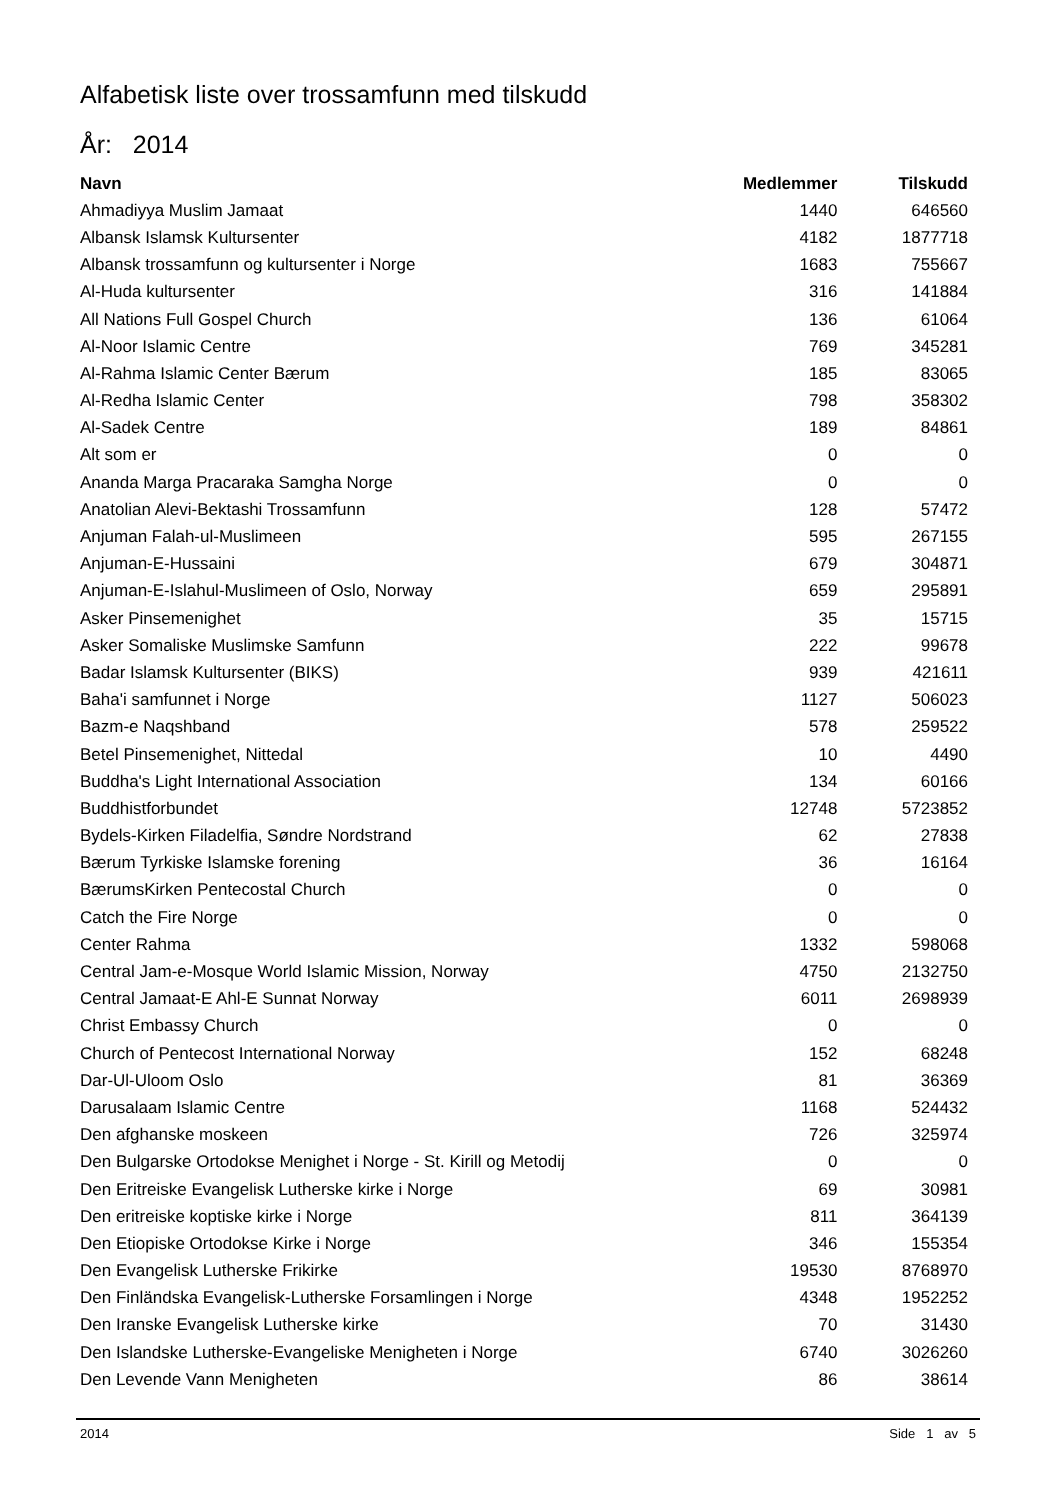Alfabetisk liste over trossamfunn med tilskudd
År: 2014
| Navn | Medlemmer | Tilskudd |
| --- | --- | --- |
| Ahmadiyya Muslim Jamaat | 1440 | 646560 |
| Albansk Islamsk Kultursenter | 4182 | 1877718 |
| Albansk trossamfunn og kultursenter i Norge | 1683 | 755667 |
| Al-Huda kultursenter | 316 | 141884 |
| All Nations Full Gospel Church | 136 | 61064 |
| Al-Noor Islamic Centre | 769 | 345281 |
| Al-Rahma Islamic Center Bærum | 185 | 83065 |
| Al-Redha Islamic Center | 798 | 358302 |
| Al-Sadek Centre | 189 | 84861 |
| Alt som er | 0 | 0 |
| Ananda Marga Pracaraka Samgha Norge | 0 | 0 |
| Anatolian Alevi-Bektashi Trossamfunn | 128 | 57472 |
| Anjuman Falah-ul-Muslimeen | 595 | 267155 |
| Anjuman-E-Hussaini | 679 | 304871 |
| Anjuman-E-Islahul-Muslimeen of Oslo, Norway | 659 | 295891 |
| Asker Pinsemenighet | 35 | 15715 |
| Asker Somaliske Muslimske Samfunn | 222 | 99678 |
| Badar Islamsk Kultursenter (BIKS) | 939 | 421611 |
| Baha'i samfunnet i Norge | 1127 | 506023 |
| Bazm-e Naqshband | 578 | 259522 |
| Betel Pinsemenighet, Nittedal | 10 | 4490 |
| Buddha's Light International Association | 134 | 60166 |
| Buddhistforbundet | 12748 | 5723852 |
| Bydels-Kirken Filadelfia, Søndre Nordstrand | 62 | 27838 |
| Bærum Tyrkiske Islamske forening | 36 | 16164 |
| BærumsKirken Pentecostal Church | 0 | 0 |
| Catch the Fire Norge | 0 | 0 |
| Center Rahma | 1332 | 598068 |
| Central Jam-e-Mosque World Islamic Mission, Norway | 4750 | 2132750 |
| Central Jamaat-E Ahl-E Sunnat Norway | 6011 | 2698939 |
| Christ Embassy Church | 0 | 0 |
| Church of Pentecost International Norway | 152 | 68248 |
| Dar-Ul-Uloom Oslo | 81 | 36369 |
| Darusalaam Islamic Centre | 1168 | 524432 |
| Den afghanske moskeen | 726 | 325974 |
| Den Bulgarske Ortodokse Menighet i Norge - St. Kirill og Metodij | 0 | 0 |
| Den Eritreiske Evangelisk Lutherske kirke i Norge | 69 | 30981 |
| Den eritreiske koptiske kirke i Norge | 811 | 364139 |
| Den Etiopiske Ortodokse Kirke i Norge | 346 | 155354 |
| Den Evangelisk Lutherske Frikirke | 19530 | 8768970 |
| Den Finländska Evangelisk-Lutherske Forsamlingen i Norge | 4348 | 1952252 |
| Den Iranske Evangelisk Lutherske kirke | 70 | 31430 |
| Den Islandske Lutherske-Evangeliske Menigheten i Norge | 6740 | 3026260 |
| Den Levende Vann Menigheten | 86 | 38614 |
2014 Side 1 av 5